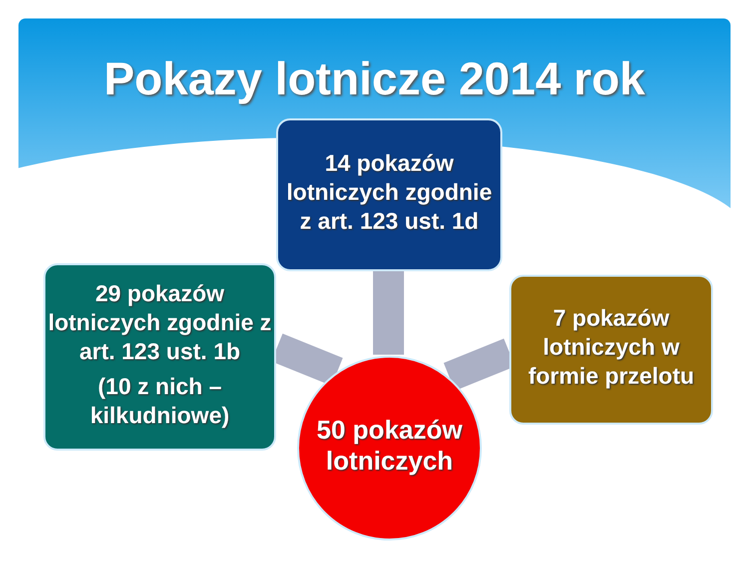Pokazy lotnicze 2014 rok
14 pokazów lotniczych zgodnie z art. 123 ust. 1d
29 pokazów lotniczych zgodnie z art. 123 ust. 1b
(10 z nich – kilkudniowe)
7 pokazów lotniczych w formie przelotu
50 pokazów lotniczych